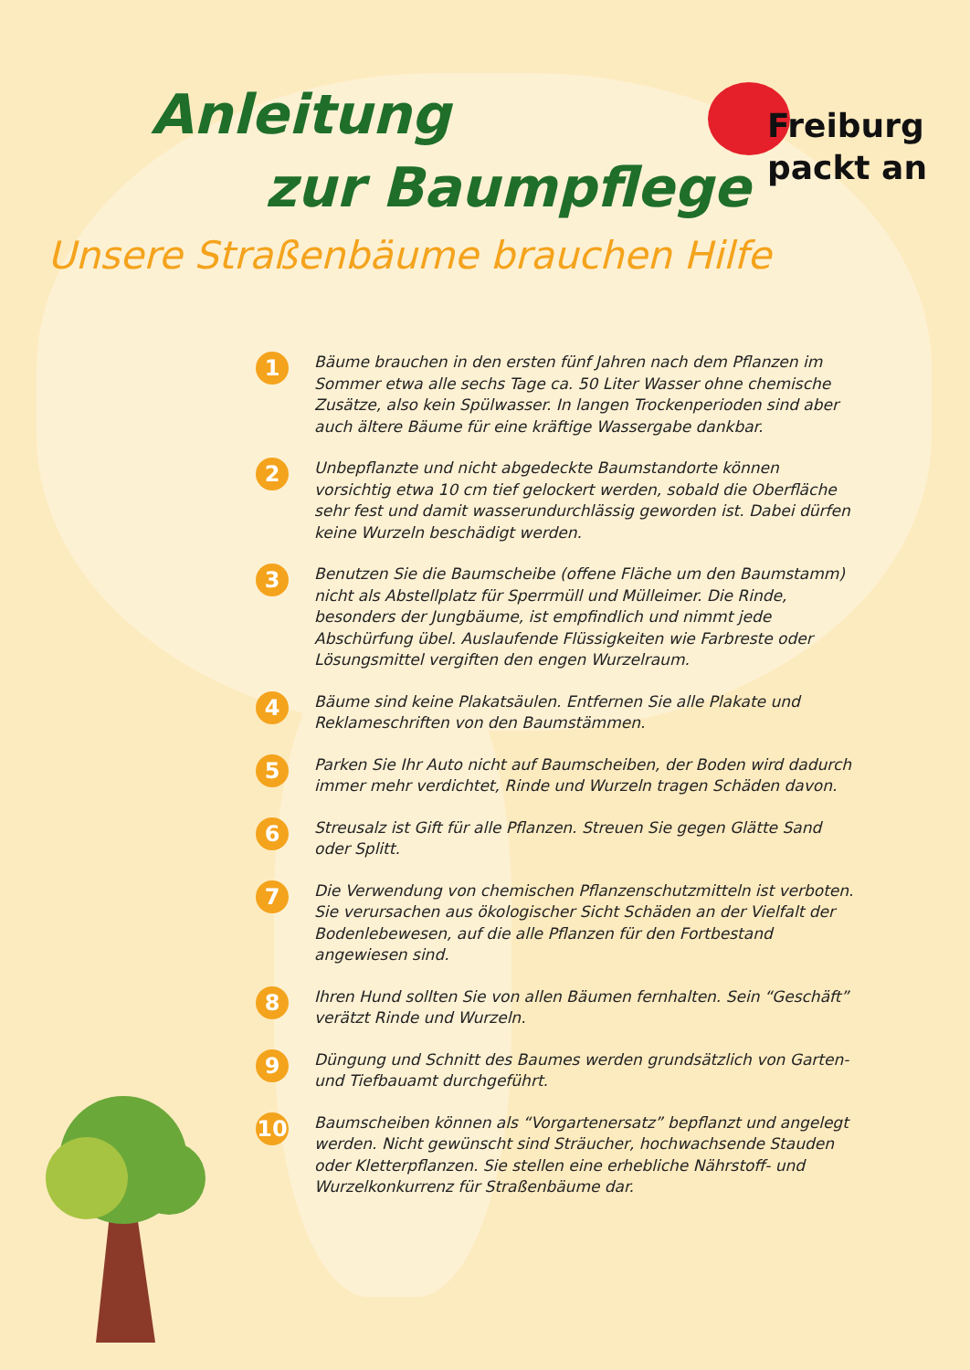Anleitung
zur Baumpflege
Freiburg
packt an
Unsere Straßenbäume brauchen Hilfe
1 Bäume brauchen in den ersten fünf Jahren nach dem Pflanzen im Sommer etwa alle sechs Tage ca. 50 Liter Wasser ohne chemische Zusätze, also kein Spülwasser. In langen Trockenperioden sind aber auch ältere Bäume für eine kräftige Wassergabe dankbar.
2 Unbepflanzte und nicht abgedeckte Baumstandorte können vorsichtig etwa 10 cm tief gelockert werden, sobald die Oberfläche sehr fest und damit wasserundurchlässig geworden ist. Dabei dürfen keine Wurzeln beschädigt werden.
3 Benutzen Sie die Baumscheibe (offene Fläche um den Baumstamm) nicht als Abstellplatz für Sperrmüll und Mülleimer. Die Rinde, besonders der Jungbäume, ist empfindlich und nimmt jede Abschürfung übel. Auslaufende Flüssigkeiten wie Farbreste oder Lösungsmittel vergiften den engen Wurzelraum.
4 Bäume sind keine Plakatsäulen. Entfernen Sie alle Plakate und Reklameschriften von den Baumstämmen.
5 Parken Sie Ihr Auto nicht auf Baumscheiben, der Boden wird dadurch immer mehr verdichtet, Rinde und Wurzeln tragen Schäden davon.
6 Streusalz ist Gift für alle Pflanzen. Streuen Sie gegen Glätte Sand oder Splitt.
7 Die Verwendung von chemischen Pflanzenschutzmitteln ist verboten. Sie verursachen aus ökologischer Sicht Schäden an der Vielfalt der Bodenlebewesen, auf die alle Pflanzen für den Fortbestand angewiesen sind.
8 Ihren Hund sollten Sie von allen Bäumen fernhalten. Sein “Geschäft” verätzt Rinde und Wurzeln.
9 Düngung und Schnitt des Baumes werden grundsätzlich von Garten-und Tiefbauamt durchgeführt.
10 Baumscheiben können als “Vorgartenersatz” bepflanzt und angelegt werden. Nicht gewünscht sind Sträucher, hochwachsende Stauden oder Kletterpflanzen. Sie stellen eine erhebliche Nährstoff- und Wurzelkonkurrenz für Straßenbäume dar.